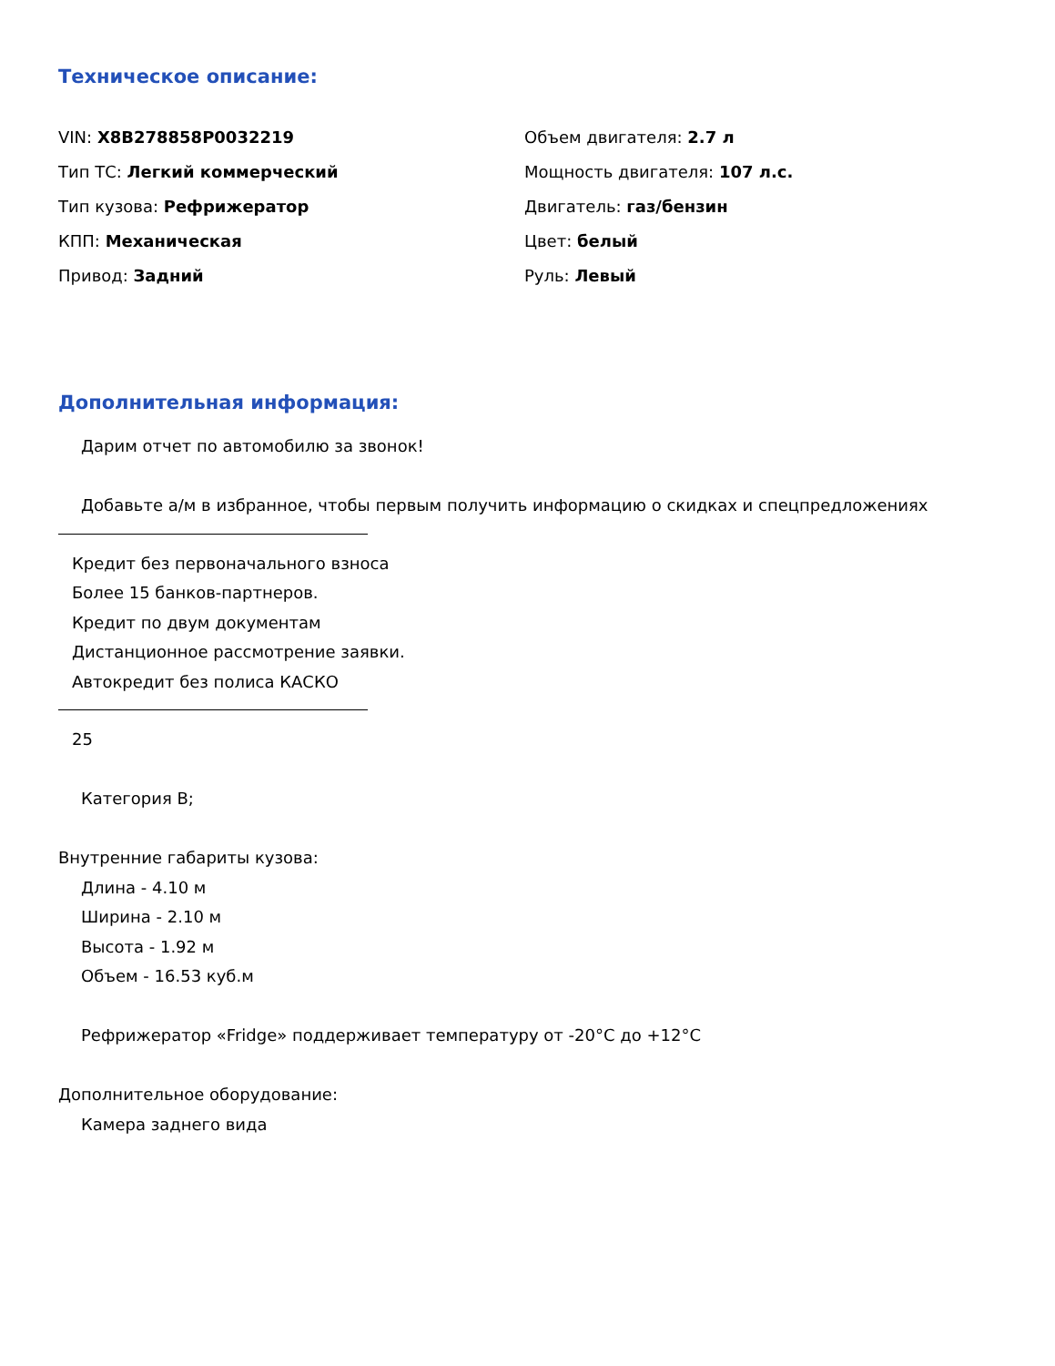Техническое описание:
VIN: X8B278858P0032219
Тип ТС: Легкий коммерческий
Тип кузова: Рефрижератор
КПП: Механическая
Привод: Задний
Объем двигателя: 2.7 л
Мощность двигателя: 107 л.с.
Двигатель: газ/бензин
Цвет: белый
Руль: Левый
Дополнительная информация:
Дарим отчет по автомобилю за звонок!
Добавьте а/м в избранное, чтобы первым получить информацию о скидках и спецпредложениях
Кредит без первоначального взноса
Более 15 банков-партнеров.
Кредит по двум документам
Дистанционное рассмотрение заявки.
Автокредит без полиса КАСКО
25
Категория B;
Внутренние габариты кузова:
Длина - 4.10 м
Ширина - 2.10 м
Высота - 1.92 м
Объем - 16.53 куб.м
Рефрижератор «Fridge» поддерживает температуру от -20°C до +12°C
Дополнительное оборудование:
Камера заднего вида